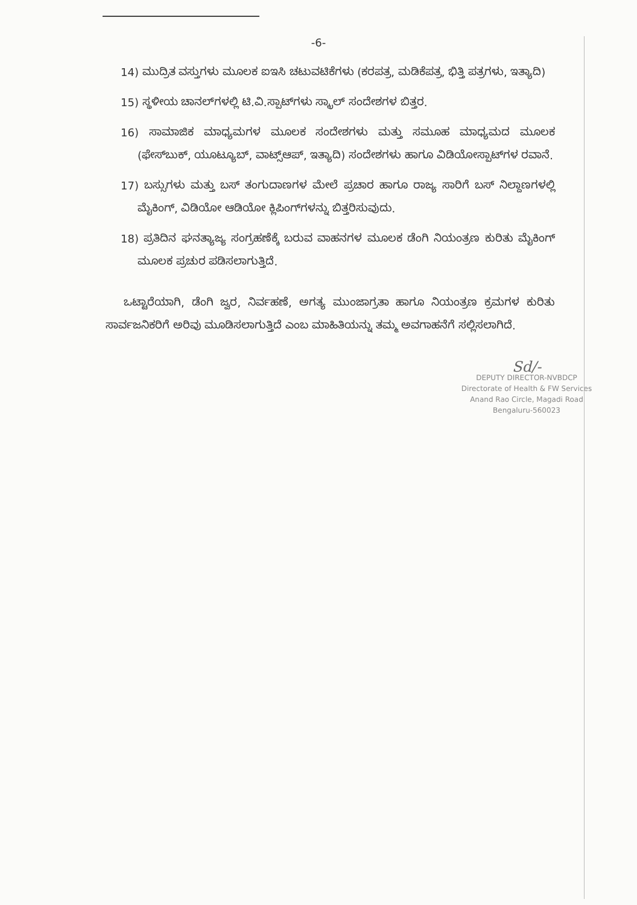-6-
14) ಮುದ್ರಿತ ವಸ್ತುಗಳು ಮೂಲಕ ಐಇಸಿ ಚಟುವಟಿಕೆಗಳು (ಕರಪತ್ರ, ಮಡಿಕೆಪತ್ರ, ಭಿತ್ತಿ ಪತ್ರಗಳು, ಇತ್ಯಾದಿ)
15) ಸ್ಥಳೀಯ ಚಾನಲ್‌ಗಳಲ್ಲಿ ಟಿ.ವಿ.ಸ್ಪಾಟ್‌ಗಳು ಸ್ಕ್ರಾಲ್ ಸಂದೇಶಗಳ ಬಿತ್ತರ.
16) ಸಾಮಾಜಿಕ ಮಾಧ್ಯಮಗಳ ಮೂಲಕ ಸಂದೇಶಗಳು ಮತ್ತು ಸಮೂಹ ಮಾಧ್ಯಮದ ಮೂಲಕ (ಫೇಸ್‌ಬುಕ್, ಯೂಟ್ಯೂಬ್, ವಾಟ್ಸ್‌ಆಪ್, ಇತ್ಯಾದಿ) ಸಂದೇಶಗಳು ಹಾಗೂ ವಿಡಿಯೋಸ್ಪಾಟ್‌ಗಳ ರವಾನೆ.
17) ಬಸ್ಸುಗಳು ಮತ್ತು ಬಸ್ ತಂಗುದಾಣಗಳ ಮೇಲೆ ಪ್ರಚಾರ ಹಾಗೂ ರಾಜ್ಯ ಸಾರಿಗೆ ಬಸ್ ನಿಲ್ದಾಣಗಳಲ್ಲಿ ಮೈಕಿಂಗ್, ವಿಡಿಯೋ ಆಡಿಯೋ ಕ್ಲಿಪಿಂಗ್‌ಗಳನ್ನು ಬಿತ್ತರಿಸುವುದು.
18) ಪ್ರತಿದಿನ ಘನತ್ಯಾಜ್ಯ ಸಂಗ್ರಹಣೆಕ್ಕೆ ಬರುವ ವಾಹನಗಳ ಮೂಲಕ ಡೆಂಗಿ ನಿಯಂತ್ರಣ ಕುರಿತು ಮೈಕಿಂಗ್ ಮೂಲಕ ಪ್ರಚುರ ಪಡಿಸಲಾಗುತ್ತಿದೆ.
ಒಟ್ಟಾರೆಯಾಗಿ, ಡೆಂಗಿ ಜ್ವರ, ನಿರ್ವಹಣೆ, ಅಗತ್ಯ ಮುಂಜಾಗ್ರತಾ ಹಾಗೂ ನಿಯಂತ್ರಣ ಕ್ರಮಗಳ ಕುರಿತು ಸಾರ್ವಜನಿಕರಿಗೆ ಅರಿವು ಮೂಡಿಸಲಾಗುತ್ತಿದೆ ಎಂಬ ಮಾಹಿತಿಯನ್ನು ತಮ್ಮ ಅವಗಾಹನೆಗೆ ಸಲ್ಲಿಸಲಾಗಿದೆ.
Sd/-
DEPUTY DIRECTOR-NVBDCP
Directorate of Health & FW Services
Anand Rao Circle, Magadi Road
Bengaluru-560023